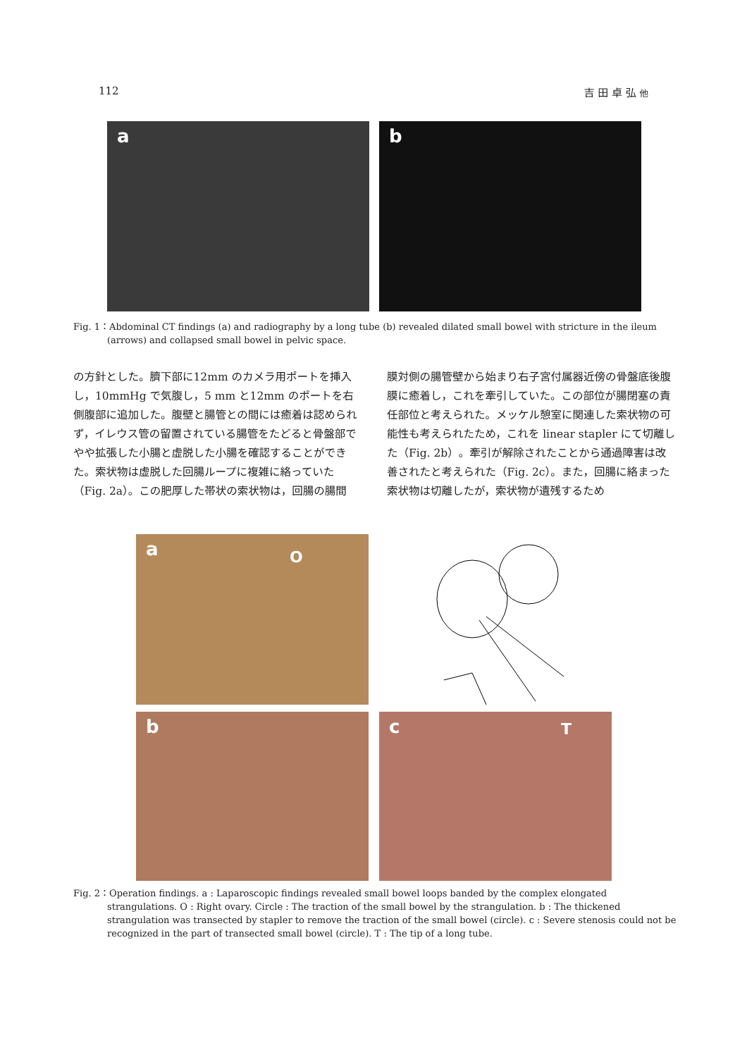112 吉 田 卓 弘 他
a
b
Fig. 1：Abdominal CT findings (a) and radiography by a long tube (b) revealed dilated small bowel with stricture in the ileum (arrows) and collapsed small bowel in pelvic space.
の方針とした。臍下部に12mm のカメラ用ポートを挿入し，10mmHg で気腹し，5 mm と12mm のポートを右側腹部に追加した。腹壁と腸管との間には癒着は認められず，イレウス管の留置されている腸管をたどると骨盤部でやや拡張した小腸と虚脱した小腸を確認することができた。索状物は虚脱した回腸ループに複雑に絡っていた（Fig. 2a）。この肥厚した帯状の索状物は，回腸の腸間
膜対側の腸管壁から始まり右子宮付属器近傍の骨盤底後腹膜に癒着し，これを牽引していた。この部位が腸閉塞の責任部位と考えられた。メッケル憩室に関連した索状物の可能性も考えられたため，これを linear stapler にて切離した（Fig. 2b）。牽引が解除されたことから通過障害は改善されたと考えられた（Fig. 2c）。また，回腸に絡まった索状物は切離したが，索状物が遺残するため
a O
b c T
Fig. 2：Operation findings. a : Laparoscopic findings revealed small bowel loops banded by the complex elongated strangulations. O : Right ovary. Circle : The traction of the small bowel by the strangulation. b : The thickened strangulation was transected by stapler to remove the traction of the small bowel (circle). c : Severe stenosis could not be recognized in the part of transected small bowel (circle). T : The tip of a long tube.